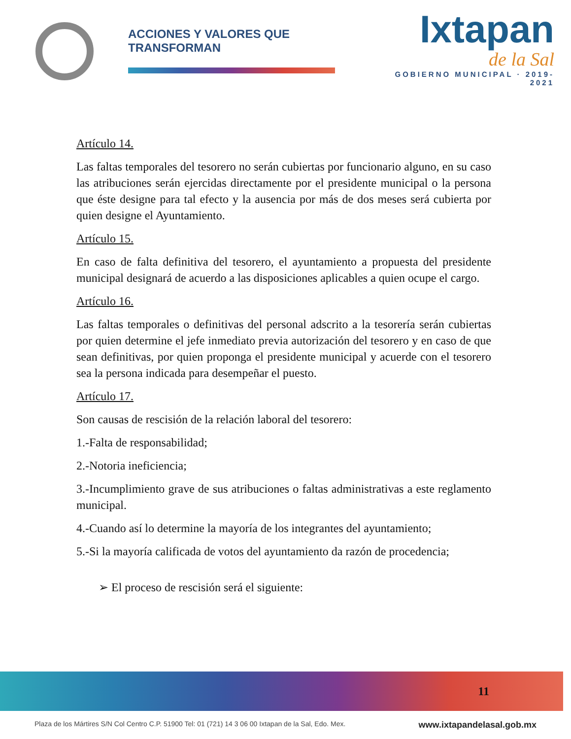ACCIONES Y VALORES QUE TRANSFORMAN
Ixtapan
de la Sal
GOBIERNO MUNICIPAL · 2019-2021
Artículo 14.
Las faltas temporales del tesorero no serán cubiertas por funcionario alguno, en su caso las atribuciones serán ejercidas directamente por el presidente municipal o la persona que éste designe para tal efecto y la ausencia por más de dos meses será cubierta por quien designe el Ayuntamiento.
Artículo 15.
En caso de falta definitiva del tesorero, el ayuntamiento a propuesta del presidente municipal designará de acuerdo a las disposiciones aplicables a quien ocupe el cargo.
Artículo 16.
Las faltas temporales o definitivas del personal adscrito a la tesorería serán cubiertas por quien determine el jefe inmediato previa autorización del tesorero y en caso de que sean definitivas, por quien proponga el presidente municipal y acuerde con el tesorero sea la persona indicada para desempeñar el puesto.
Artículo 17.
Son causas de rescisión de la relación laboral del tesorero:
1.-Falta de responsabilidad;
2.-Notoria ineficiencia;
3.-Incumplimiento grave de sus atribuciones o faltas administrativas a este reglamento municipal.
4.-Cuando así lo determine la mayoría de los integrantes del ayuntamiento;
5.-Si la mayoría calificada de votos del ayuntamiento da razón de procedencia;
➢ El proceso de rescisión será el siguiente:
11
Plaza de los Mártires S/N Col Centro C.P. 51900 Tel: 01 (721) 14 3 06 00 Ixtapan de la Sal, Edo. Mex. www.ixtapandelasal.gob.mx